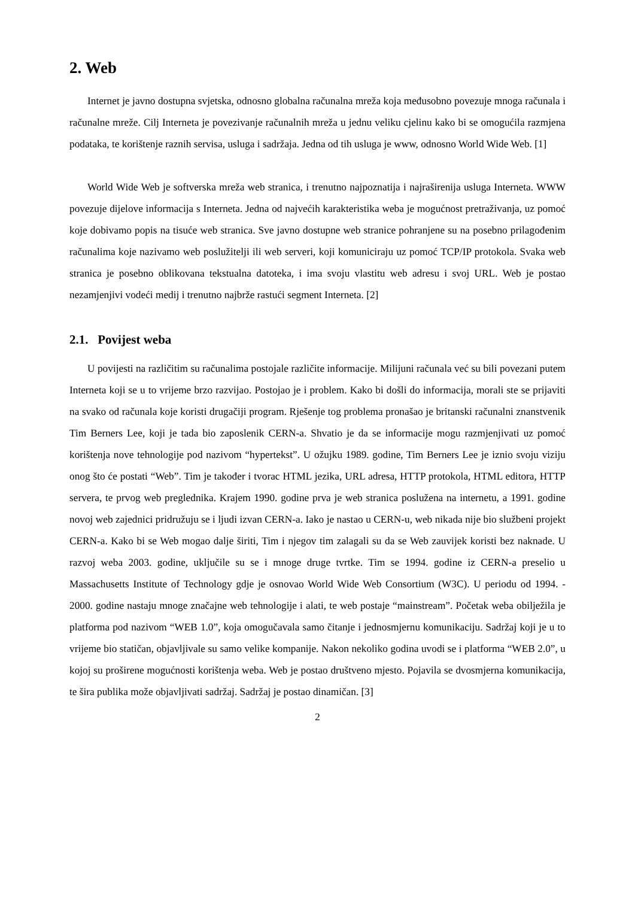2. Web
Internet je javno dostupna svjetska, odnosno globalna računalna mreža koja međusobno povezuje mnoga računala i računalne mreže. Cilj Interneta je povezivanje računalnih mreža u jednu veliku cjelinu kako bi se omogućila razmjena podataka, te korištenje raznih servisa, usluga i sadržaja. Jedna od tih usluga je www, odnosno World Wide Web. [1]
World Wide Web je softverska mreža web stranica, i trenutno najpoznatija i najraširenija usluga Interneta. WWW povezuje dijelove informacija s Interneta. Jedna od najvećih karakteristika weba je mogućnost pretraživanja, uz pomoć koje dobivamo popis na tisuće web stranica. Sve javno dostupne web stranice pohranjene su na posebno prilagođenim računalima koje nazivamo web poslužitelji ili web serveri, koji komuniciraju uz pomoć TCP/IP protokola. Svaka web stranica je posebno oblikovana tekstualna datoteka, i ima svoju vlastitu web adresu i svoj URL. Web je postao nezamjenjivi vodeći medij i trenutno najbrže rastući segment Interneta. [2]
2.1. Povijest weba
U povijesti na različitim su računalima postojale različite informacije. Milijuni računala već su bili povezani putem Interneta koji se u to vrijeme brzo razvijao. Postojao je i problem. Kako bi došli do informacija, morali ste se prijaviti na svako od računala koje koristi drugačiji program. Rješenje tog problema pronašao je britanski računalni znanstvenik Tim Berners Lee, koji je tada bio zaposlenik CERN-a. Shvatio je da se informacije mogu razmjenjivati uz pomoć korištenja nove tehnologije pod nazivom “hypertekst”. U ožujku 1989. godine, Tim Berners Lee je iznio svoju viziju onog što će postati “Web”. Tim je također i tvorac HTML jezika, URL adresa, HTTP protokola, HTML editora, HTTP servera, te prvog web preglednika. Krajem 1990. godine prva je web stranica poslužena na internetu, a 1991. godine novoj web zajednici pridružuju se i ljudi izvan CERN-a. Iako je nastao u CERN-u, web nikada nije bio službeni projekt CERN-a. Kako bi se Web mogao dalje širiti, Tim i njegov tim zalagali su da se Web zauvijek koristi bez naknade. U razvoj weba 2003. godine, uključile su se i mnoge druge tvrtke. Tim se 1994. godine iz CERN-a preselio u Massachusetts Institute of Technology gdje je osnovao World Wide Web Consortium (W3C). U periodu od 1994. - 2000. godine nastaju mnoge značajne web tehnologije i alati, te web postaje “mainstream”. Početak weba obilježila je platforma pod nazivom “WEB 1.0”, koja omogučavala samo čitanje i jednosmjernu komunikaciju. Sadržaj koji je u to vrijeme bio statičan, objavljivale su samo velike kompanije. Nakon nekoliko godina uvodi se i platforma “WEB 2.0”, u kojoj su proširene mogućnosti korištenja weba. Web je postao društveno mjesto. Pojavila se dvosmjerna komunikacija, te šira publika može objavljivati sadržaj. Sadržaj je postao dinamičan. [3]
2